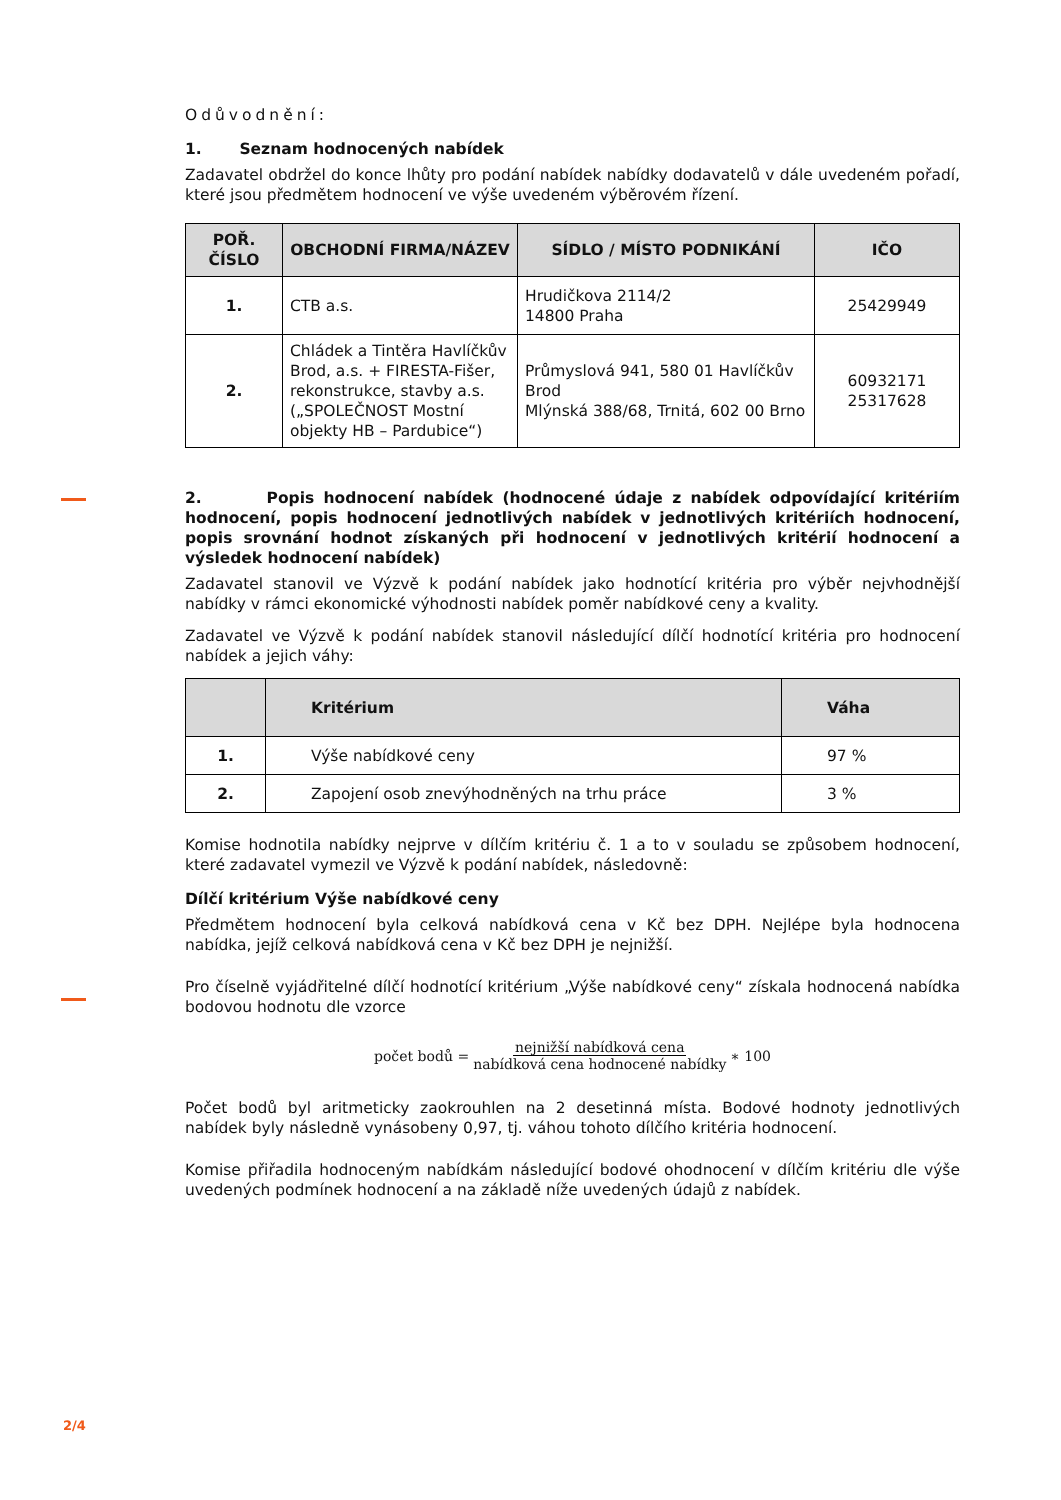Odůvodnění:
1. Seznam hodnocených nabídek
Zadavatel obdržel do konce lhůty pro podání nabídek nabídky dodavatelů v dále uvedeném pořadí, které jsou předmětem hodnocení ve výše uvedeném výběrovém řízení.
| POŘ. ČÍSLO | OBCHODNÍ FIRMA/NÁZEV | SÍDLO / MÍSTO PODNIKÁNÍ | IČO |
| --- | --- | --- | --- |
| 1. | CTB a.s. | Hrudičkova 2114/2 14800 Praha | 25429949 |
| 2. | Chládek a Tintěra Havlíčkův Brod, a.s. + FIRESTA-Fišer, rekonstrukce, stavby a.s. („SPOLEČNOST Mostní objekty HB – Pardubice“) | Průmyslová 941, 580 01 Havlíčkův Brod Mlýnská 388/68, Trnitá, 602 00 Brno | 60932171 25317628 |
2. Popis hodnocení nabídek (hodnocené údaje z nabídek odpovídající kritériím hodnocení, popis hodnocení jednotlivých nabídek v jednotlivých kritériích hodnocení, popis srovnání hodnot získaných při hodnocení v jednotlivých kritérií hodnocení a výsledek hodnocení nabídek)
Zadavatel stanovil ve Výzvě k podání nabídek jako hodnotící kritéria pro výběr nejvhodnější nabídky v rámci ekonomické výhodnosti nabídek poměr nabídkové ceny a kvality.
Zadavatel ve Výzvě k podání nabídek stanovil následující dílčí hodnotící kritéria pro hodnocení nabídek a jejich váhy:
| | Kritérium | Váha |
| --- | --- | --- |
| 1. | Výše nabídkové ceny | 97 % |
| 2. | Zapojení osob znevýhodněných na trhu práce | 3 % |
Komise hodnotila nabídky nejprve v dílčím kritériu č. 1 a to v souladu se způsobem hodnocení, které zadavatel vymezil ve Výzvě k podání nabídek, následovně:
Dílčí kritérium Výše nabídkové ceny
Předmětem hodnocení byla celková nabídková cena v Kč bez DPH. Nejlépe byla hodnocena nabídka, jejíž celková nabídková cena v Kč bez DPH je nejnižší.
Pro číselně vyjádřitelné dílčí hodnotící kritérium „Výše nabídkové ceny“ získala hodnocená nabídka bodovou hodnotu dle vzorce
počet bodů = nejnižší nabídková cena nabídková cena hodnocené nabídky ∗ 100
Počet bodů byl aritmeticky zaokrouhlen na 2 desetinná místa. Bodové hodnoty jednotlivých nabídek byly následně vynásobeny 0,97, tj. váhou tohoto dílčího kritéria hodnocení.
Komise přiřadila hodnoceným nabídkám následující bodové ohodnocení v dílčím kritériu dle výše uvedených podmínek hodnocení a na základě níže uvedených údajů z nabídek.
2/4